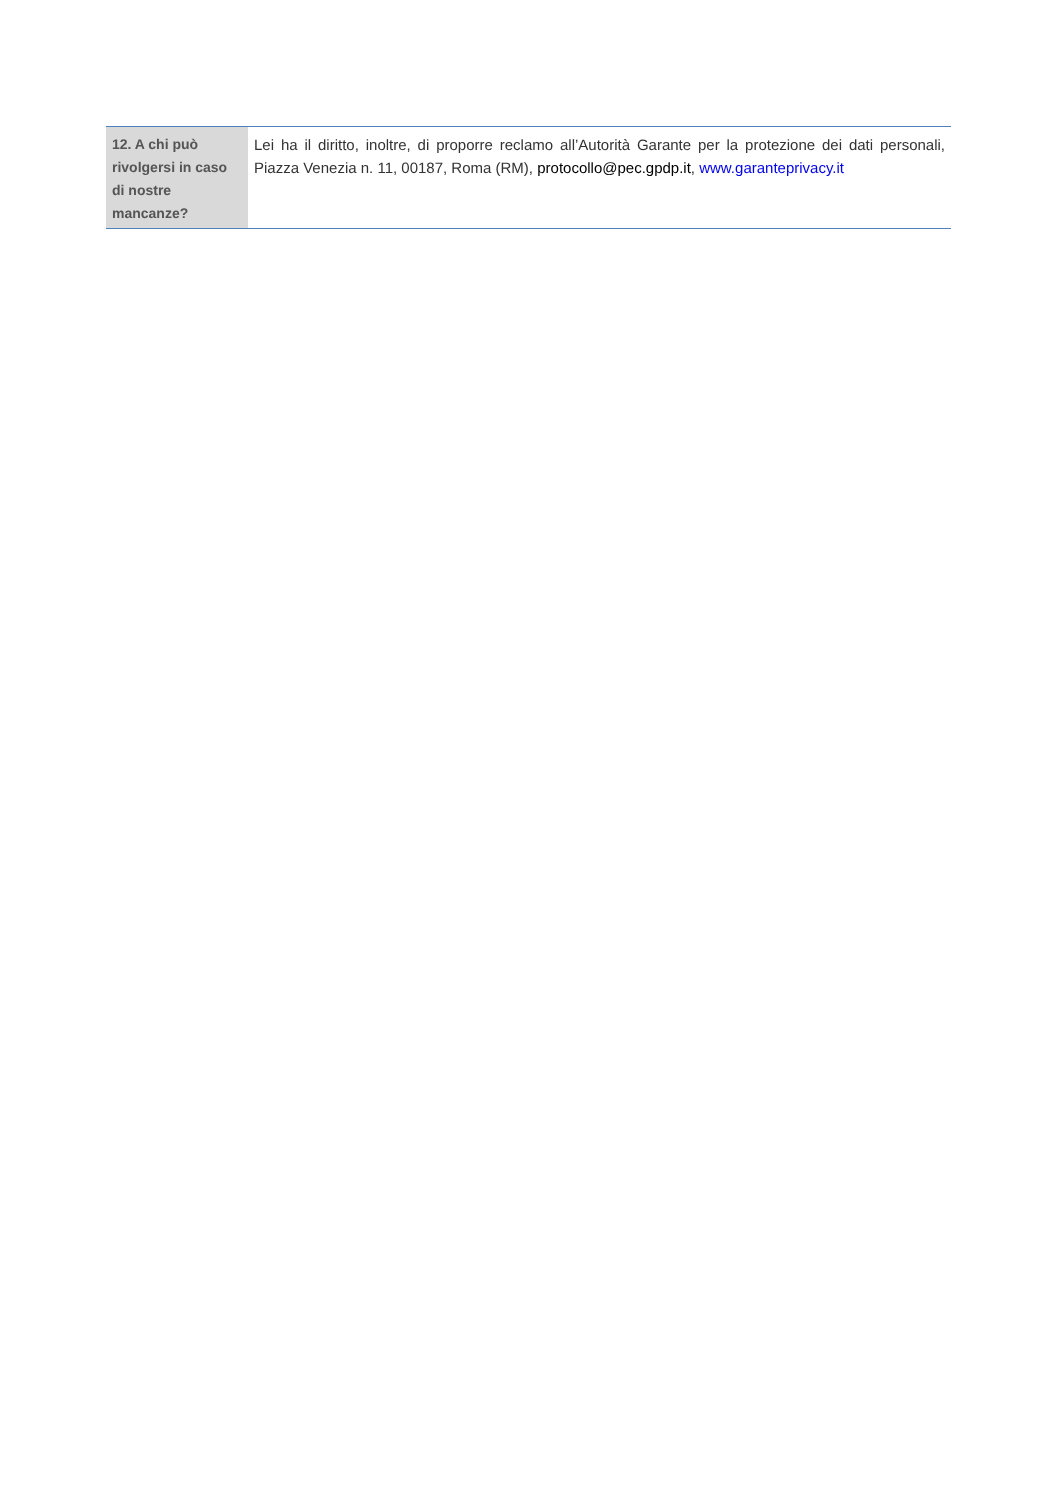| 12. A chi può rivolgersi in caso di nostre mancanze? | Lei ha il diritto, inoltre, di proporre reclamo all’Autorità Garante per la protezione dei dati personali, Piazza Venezia n. 11, 00187, Roma (RM), protocollo@pec.gpdp.it , www.garanteprivacy.it |